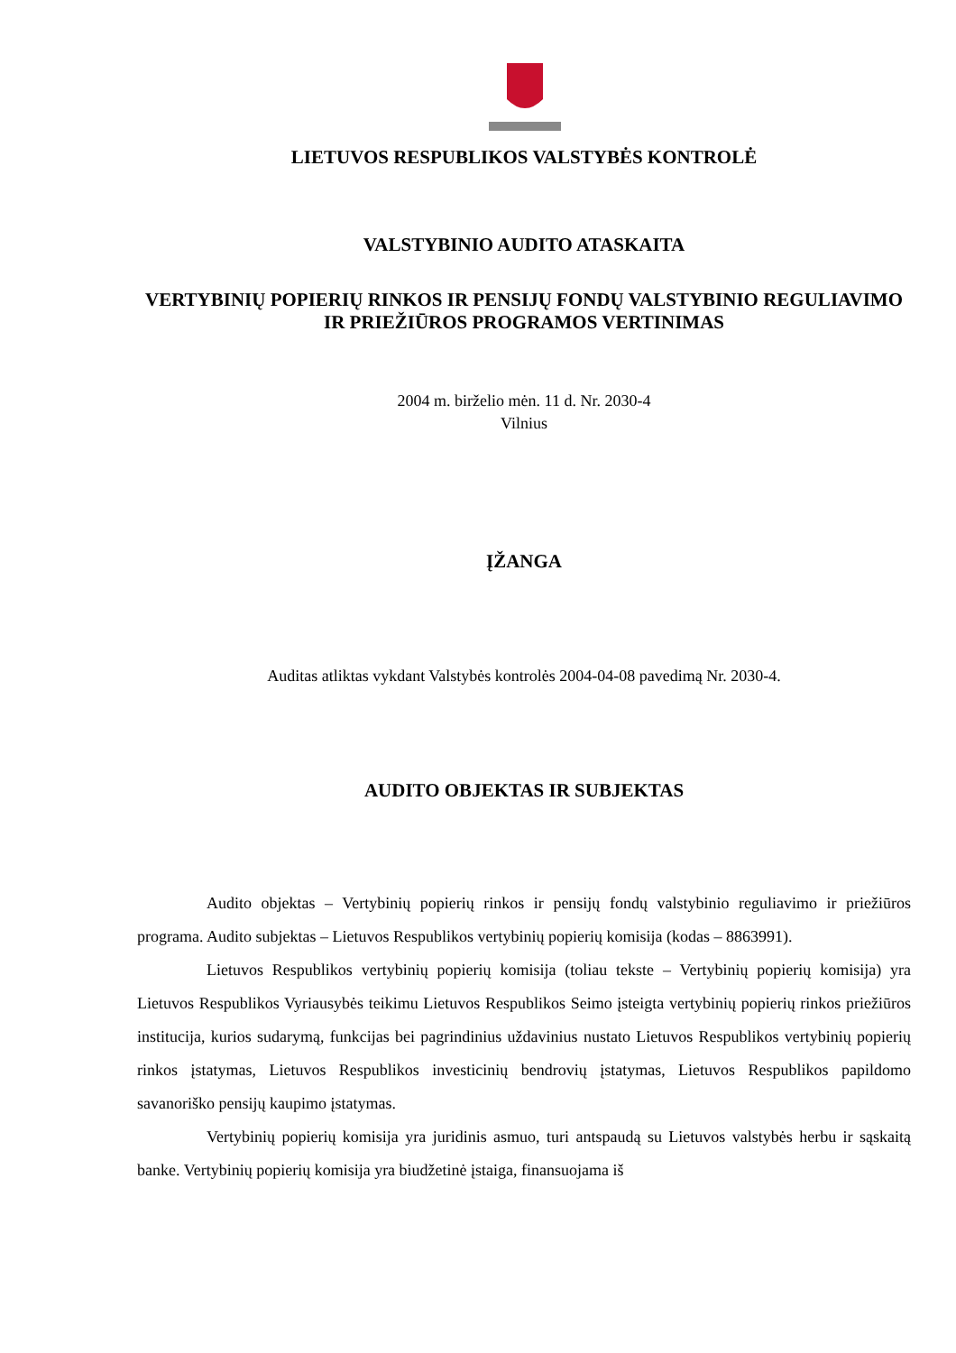LIETUVOS RESPUBLIKOS VALSTYBĖS KONTROLĖ
VALSTYBINIO AUDITO ATASKAITA
VERTYBINIŲ POPIERIŲ RINKOS IR PENSIJŲ FONDŲ VALSTYBINIO REGULIAVIMO IR PRIEŽIŪROS PROGRAMOS VERTINIMAS
2004 m. birželio mėn. 11 d. Nr. 2030-4
Vilnius
ĮŽANGA
Auditas atliktas vykdant Valstybės kontrolės 2004-04-08 pavedimą Nr. 2030-4.
AUDITO OBJEKTAS IR SUBJEKTAS
Audito objektas – Vertybinių popierių rinkos ir pensijų fondų valstybinio reguliavimo ir priežiūros programa. Audito subjektas – Lietuvos Respublikos vertybinių popierių komisija (kodas – 8863991).
Lietuvos Respublikos vertybinių popierių komisija (toliau tekste – Vertybinių popierių komisija) yra Lietuvos Respublikos Vyriausybės teikimu Lietuvos Respublikos Seimo įsteigta vertybinių popierių rinkos priežiūros institucija, kurios sudarymą, funkcijas bei pagrindinius uždavinius nustato Lietuvos Respublikos vertybinių popierių rinkos įstatymas, Lietuvos Respublikos investicinių bendrovių įstatymas, Lietuvos Respublikos papildomo savanoriško pensijų kaupimo įstatymas.
Vertybinių popierių komisija yra juridinis asmuo, turi antspaudą su Lietuvos valstybės herbu ir sąskaitą banke. Vertybinių popierių komisija yra biudžetinė įstaiga, finansuojama iš